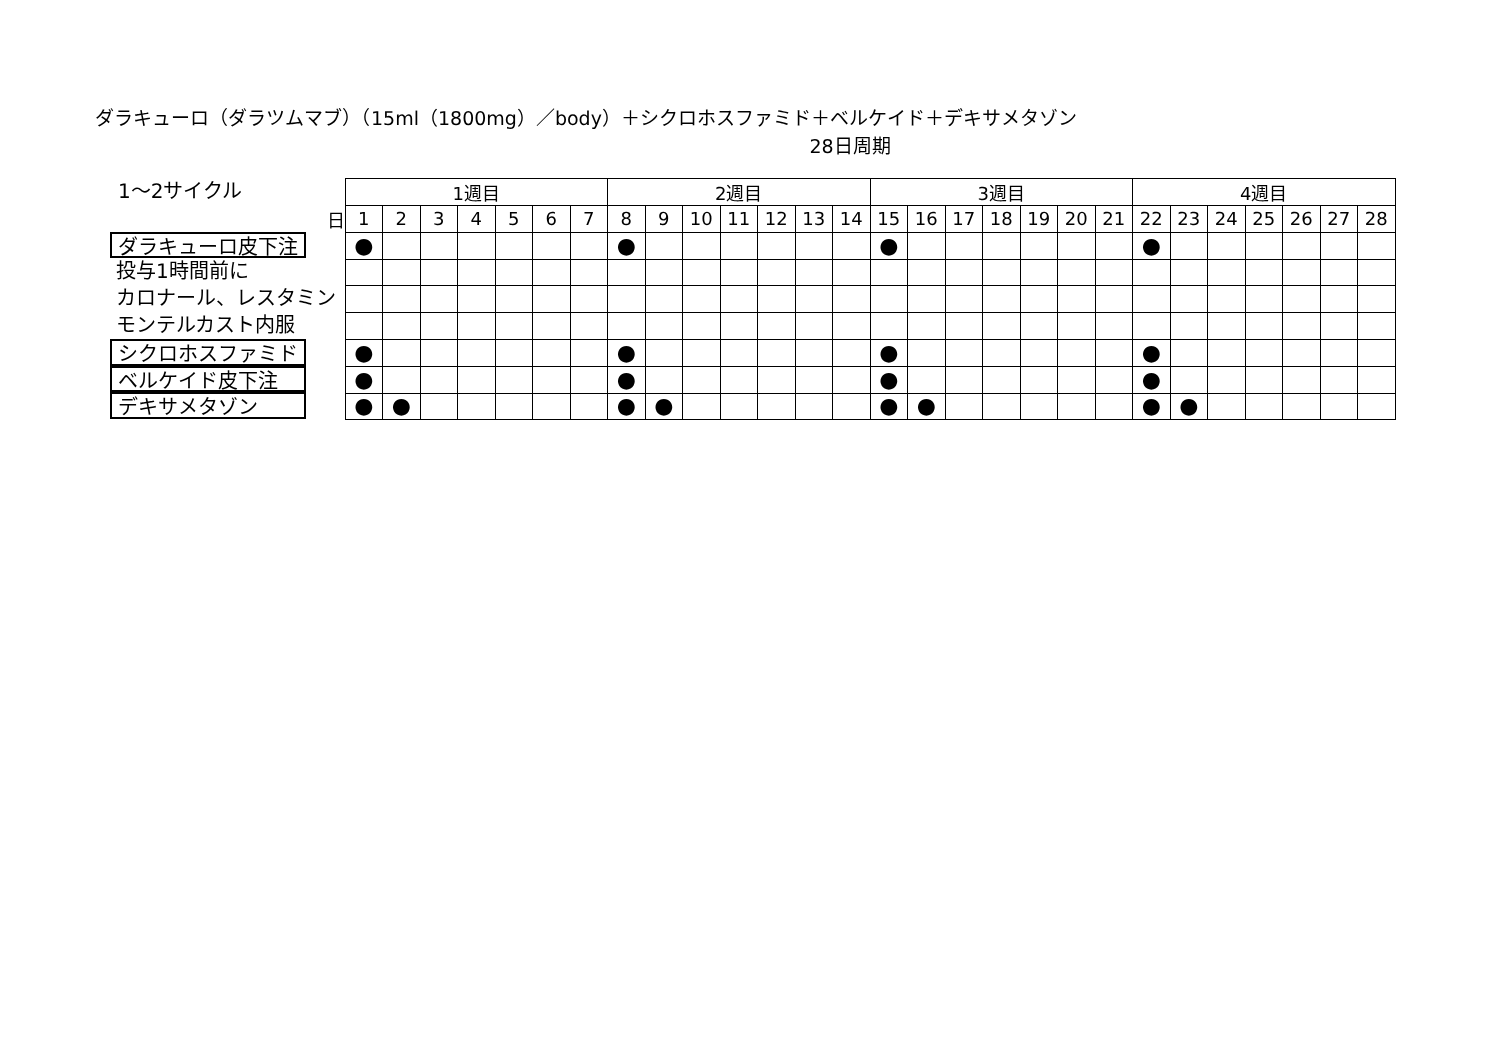ダラキューロ（ダラツムマブ）（15ml（1800mg）／body）＋シクロホスファミド＋ベルケイド＋デキサメタゾン
28日周期
1～2サイクル
ダラキューロ皮下注
投与1時間前に
カロナール、レスタミン
モンテルカスト内服
シクロホスファミド
ベルケイド皮下注
デキサメタゾン
| | 1週目 | | | | | | | 2週目 | | | | | | | 3週目 | | | | | | | 4週目 | | | | | | |
| 日 | 1 | 2 | 3 | 4 | 5 | 6 | 7 | 8 | 9 | 10 | 11 | 12 | 13 | 14 | 15 | 16 | 17 | 18 | 19 | 20 | 21 | 22 | 23 | 24 | 25 | 26 | 27 | 28 |
| | ● | | | | | | | ● | | | | | | | ● | | | | | | | ● | | | | | | |
| | ● | | | | | | | ● | | | | | | | ● | | | | | | | ● | | | | | | |
| | ● | | | | | | | ● | | | | | | | ● | | | | | | | ● | | | | | | |
| | ● | ● | | | | | | ● | ● | | | | | | ● | ● | | | | | | ● | ● | | | | | |